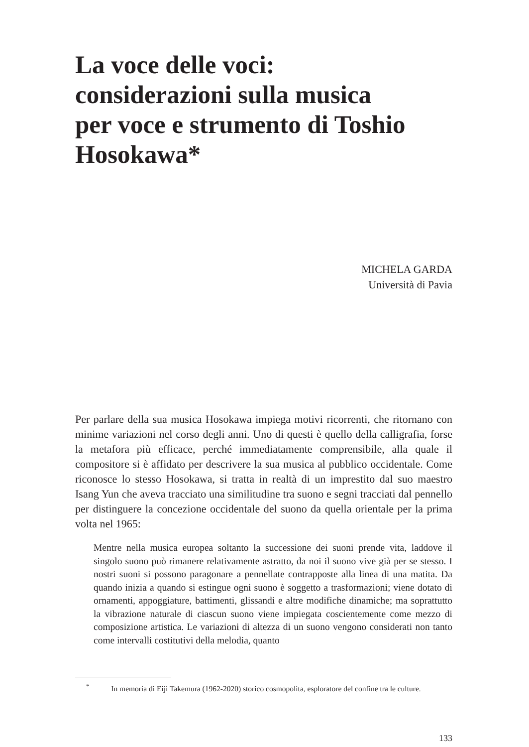La voce delle voci:
considerazioni sulla musica
per voce e strumento di Toshio
Hosokawa*
MICHELA GARDA
Università di Pavia
Per parlare della sua musica Hosokawa impiega motivi ricorrenti, che ritornano con minime variazioni nel corso degli anni. Uno di questi è quello della calligrafia, forse la metafora più efficace, perché immediatamente comprensibile, alla quale il compositore si è affidato per descrivere la sua musica al pubblico occidentale. Come riconosce lo stesso Hosokawa, si tratta in realtà di un imprestito dal suo maestro Isang Yun che aveva tracciato una similitudine tra suono e segni tracciati dal pennello per distinguere la concezione occidentale del suono da quella orientale per la prima volta nel 1965:
Mentre nella musica europea soltanto la successione dei suoni prende vita, laddove il singolo suono può rimanere relativamente astratto, da noi il suono vive già per se stesso. I nostri suoni si possono paragonare a pennellate contrapposte alla linea di una matita. Da quando inizia a quando si estingue ogni suono è soggetto a trasformazioni; viene dotato di ornamenti, appoggiature, battimenti, glissandi e altre modifiche dinamiche; ma soprattutto la vibrazione naturale di ciascun suono viene impiegata coscientemente come mezzo di composizione artistica. Le variazioni di altezza di un suono vengono considerati non tanto come intervalli costitutivi della melodia, quanto
<sup>*</sup> In memoria di Eiji Takemura (1962-2020) storico cosmopolita, esploratore del confine tra le culture.
133